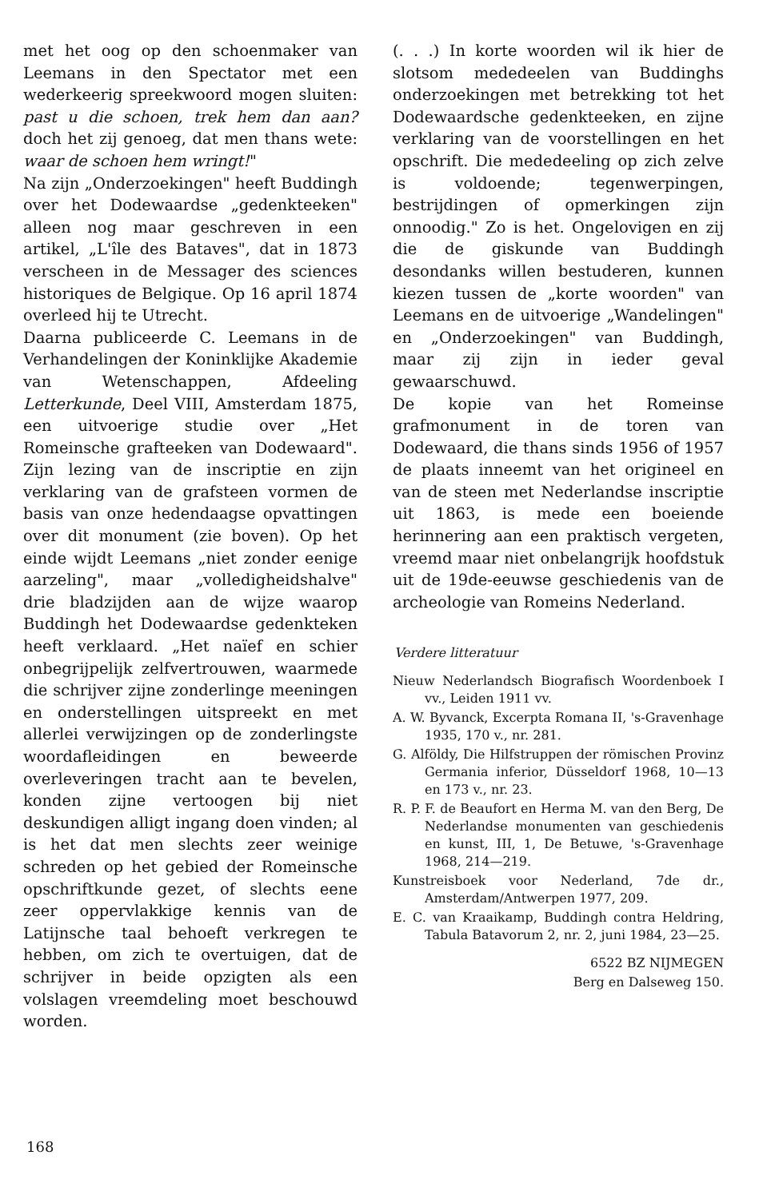met het oog op den schoenmaker van Leemans in den Spectator met een wederkeerig spreekwoord mogen sluiten: past u die schoen, trek hem dan aan? doch het zij genoeg, dat men thans wete: waar de schoen hem wringt!"
Na zijn „Onderzoekingen" heeft Buddingh over het Dodewaardse „gedenkteeken" alleen nog maar geschreven in een artikel, „L'île des Bataves", dat in 1873 verscheen in de Messager des sciences historiques de Belgique. Op 16 april 1874 overleed hij te Utrecht.
Daarna publiceerde C. Leemans in de Verhandelingen der Koninklijke Akademie van Wetenschappen, Afdeeling Letterkunde, Deel VIII, Amsterdam 1875, een uitvoerige studie over „Het Romeinsche grafteeken van Dodewaard". Zijn lezing van de inscriptie en zijn verklaring van de grafsteen vormen de basis van onze hedendaagse opvattingen over dit monument (zie boven). Op het einde wijdt Leemans „niet zonder eenige aarzeling", maar „volledigheidshalve" drie bladzijden aan de wijze waarop Buddingh het Dodewaardse gedenkteken heeft verklaard. „Het naïef en schier onbegrijpelijk zelfvertrouwen, waarmede die schrijver zijne zonderlinge meeningen en onderstellingen uitspreekt en met allerlei verwijzingen op de zonderlingste woordafleidingen en beweerde overleveringen tracht aan te bevelen, konden zijne vertoogen bij niet deskundigen alligt ingang doen vinden; al is het dat men slechts zeer weinige schreden op het gebied der Romeinsche opschriftkunde gezet, of slechts eene zeer oppervlakkige kennis van de Latijnsche taal behoeft verkregen te hebben, om zich te overtuigen, dat de schrijver in beide opzigten als een volslagen vreemdeling moet beschouwd worden.
(. . .) In korte woorden wil ik hier de slotsom mededeelen van Buddinghs onderzoekingen met betrekking tot het Dodewaardsche gedenkteeken, en zijne verklaring van de voorstellingen en het opschrift. Die mededeeling op zich zelve is voldoende; tegenwerpingen, bestrijdingen of opmerkingen zijn onnoodig." Zo is het. Ongelovigen en zij die de giskunde van Buddingh desondanks willen bestuderen, kunnen kiezen tussen de „korte woorden" van Leemans en de uitvoerige „Wandelingen" en „Onderzoekingen" van Buddingh, maar zij zijn in ieder geval gewaarschuwd.
De kopie van het Romeinse grafmonument in de toren van Dodewaard, die thans sinds 1956 of 1957 de plaats inneemt van het origineel en van de steen met Nederlandse inscriptie uit 1863, is mede een boeiende herinnering aan een praktisch vergeten, vreemd maar niet onbelangrijk hoofdstuk uit de 19de-eeuwse geschiedenis van de archeologie van Romeins Nederland.
Verdere litteratuur
Nieuw Nederlandsch Biografisch Woordenboek I vv., Leiden 1911 vv.
A. W. Byvanck, Excerpta Romana II, 's-Gravenhage 1935, 170 v., nr. 281.
G. Alföldy, Die Hilfstruppen der römischen Provinz Germania inferior, Düsseldorf 1968, 10—13 en 173 v., nr. 23.
R. P. F. de Beaufort en Herma M. van den Berg, De Nederlandse monumenten van geschiedenis en kunst, III, 1, De Betuwe, 's-Gravenhage 1968, 214—219.
Kunstreisboek voor Nederland, 7de dr., Amsterdam/Antwerpen 1977, 209.
E. C. van Kraaikamp, Buddingh contra Heldring, Tabula Batavorum 2, nr. 2, juni 1984, 23—25.
6522 BZ NIJMEGEN
Berg en Dalseweg 150.
168